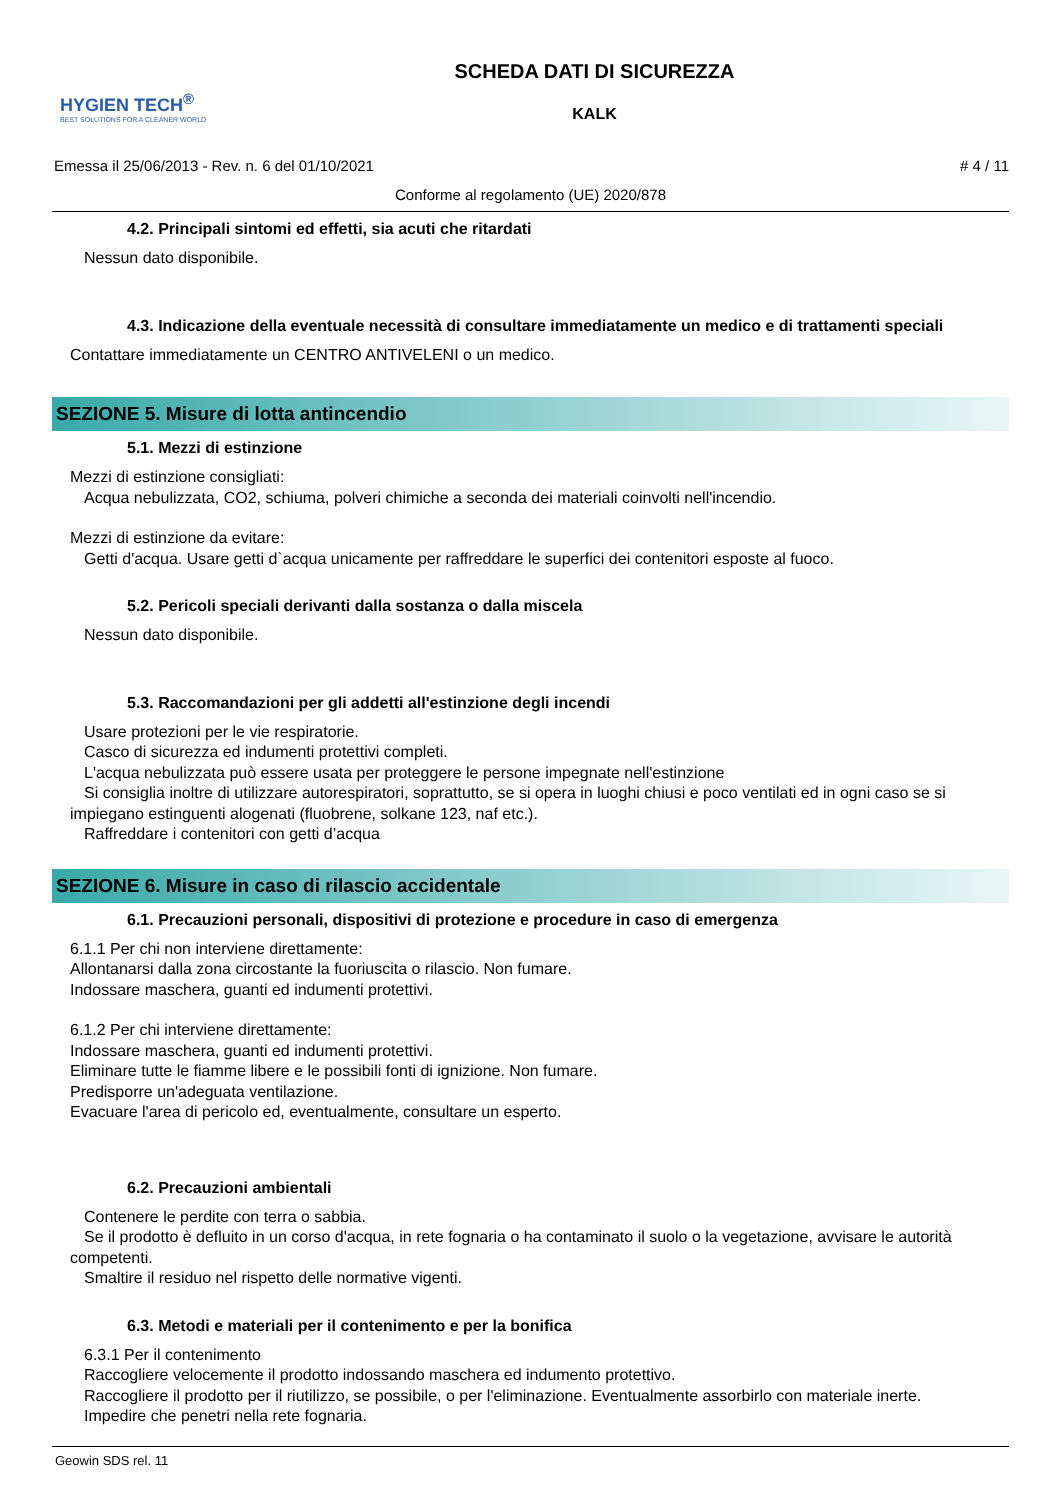HYGIEN TECH<sup>®</sup>
BEST SOLUTIONS FOR A CLEANER WORLD
SCHEDA DATI DI SICUREZZA
KALK
Emessa il 25/06/2013 - Rev. n. 6 del 01/10/2021 # 4 / 11
Conforme al regolamento (UE) 2020/878
4.2. Principali sintomi ed effetti, sia acuti che ritardati
Nessun dato disponibile.
4.3. Indicazione della eventuale necessità di consultare immediatamente un medico e di trattamenti speciali
Contattare immediatamente un CENTRO ANTIVELENI o un medico.
SEZIONE 5. Misure di lotta antincendio
5.1. Mezzi di estinzione
Mezzi di estinzione consigliati:
Acqua nebulizzata, CO2, schiuma, polveri chimiche a seconda dei materiali coinvolti nell'incendio.
Mezzi di estinzione da evitare:
Getti d'acqua. Usare getti d`acqua unicamente per raffreddare le superfici dei contenitori esposte al fuoco.
5.2. Pericoli speciali derivanti dalla sostanza o dalla miscela
Nessun dato disponibile.
5.3. Raccomandazioni per gli addetti all'estinzione degli incendi
Usare protezioni per le vie respiratorie.
Casco di sicurezza ed indumenti protettivi completi.
L'acqua nebulizzata può essere usata per proteggere le persone impegnate nell'estinzione
Si consiglia inoltre di utilizzare autorespiratori, soprattutto, se si opera in luoghi chiusi e poco ventilati ed in ogni caso se si impiegano estinguenti alogenati (fluobrene, solkane 123, naf etc.).
Raffreddare i contenitori con getti d’acqua
SEZIONE 6. Misure in caso di rilascio accidentale
6.1. Precauzioni personali, dispositivi di protezione e procedure in caso di emergenza
6.1.1 Per chi non interviene direttamente:
Allontanarsi dalla zona circostante la fuoriuscita o rilascio. Non fumare.
Indossare maschera, guanti ed indumenti protettivi.
6.1.2 Per chi interviene direttamente:
Indossare maschera, guanti ed indumenti protettivi.
Eliminare tutte le fiamme libere e le possibili fonti di ignizione. Non fumare.
Predisporre un'adeguata ventilazione.
Evacuare l'area di pericolo ed, eventualmente, consultare un esperto.
6.2. Precauzioni ambientali
Contenere le perdite con terra o sabbia.
Se il prodotto è defluito in un corso d'acqua, in rete fognaria o ha contaminato il suolo o la vegetazione, avvisare le autorità competenti.
Smaltire il residuo nel rispetto delle normative vigenti.
6.3. Metodi e materiali per il contenimento e per la bonifica
6.3.1 Per il contenimento
Raccogliere velocemente il prodotto indossando maschera ed indumento protettivo.
Raccogliere il prodotto per il riutilizzo, se possibile, o per l'eliminazione. Eventualmente assorbirlo con materiale inerte.
Impedire che penetri nella rete fognaria.
Geowin SDS rel. 11